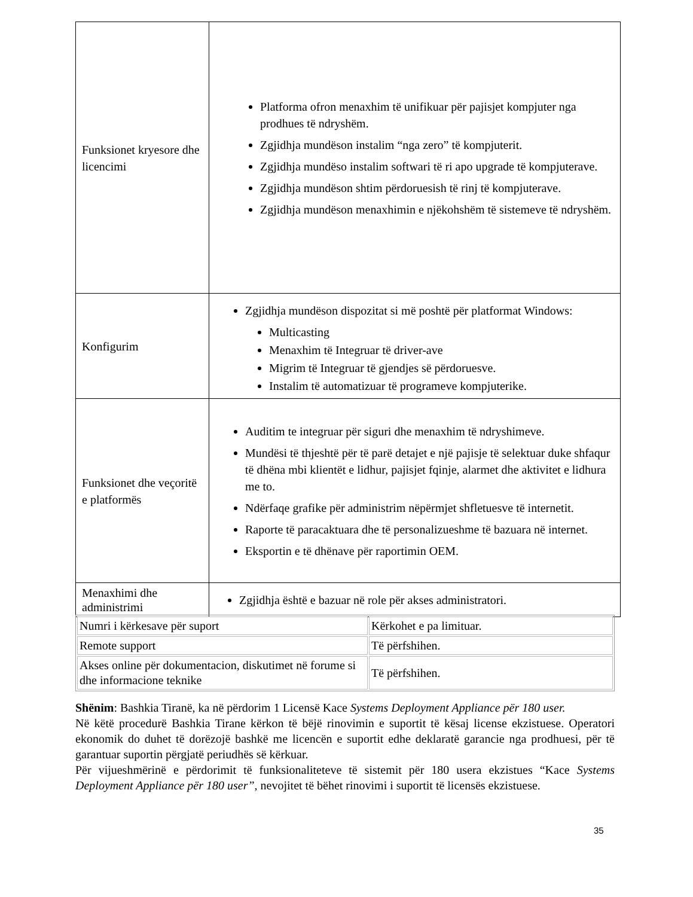| Funksionet kryesore dhe licencimi | Platforma ofron menaxhim të unifikuar për pajisjet kompjuter nga prodhues të ndryshëm. Zgjidhja mundëson instalim “nga zero” të kompjuterit. Zgjidhja mundëso instalim softwari të ri apo upgrade të kompjuterave. Zgjidhja mundëson shtim përdoruesish të rinj të kompjuterave. Zgjidhja mundëson menaxhimin e njëkohshëm të sistemeve të ndryshëm. |
| Konfigurim | Zgjidhja mundëson dispozitat si më poshtë për platformat Windows: Multicasting Menaxhim të Integruar të driver-ave Migrim të Integruar të gjendjes së përdoruesve. Instalim të automatizuar të programeve kompjuterike. |
| Funksionet dhe veçoritë e platformës | Auditim te integruar për siguri dhe menaxhim të ndryshimeve. Mundësi të thjeshtë për të parë detajet e një pajisje të selektuar duke shfaqur të dhëna mbi klientët e lidhur, pajisjet fqinje, alarmet dhe aktivitet e lidhura me to. Ndërfaqe grafike për administrim nëpërmjet shfletuesve të internetit. Raporte të paracaktuara dhe të personalizueshme të bazuara në internet. Eksportin e të dhënave për raportimin OEM. |
| Menaxhimi dhe administrimi | Zgjidhja është e bazuar në role për akses administratori. |
| Numri i kërkesave për suport | Kërkohet e pa limituar. |
| Remote support | Të përfshihen. |
| Akses online për dokumentacion, diskutimet në forume si dhe informacione teknike | Të përfshihen. |
Shënim: Bashkia Tiranë, ka në përdorim 1 Licensë Kace Systems Deployment Appliance për 180 user.
Në këtë procedurë Bashkia Tirane kërkon të bëjë rinovimin e suportit të kësaj license ekzistuese. Operatori ekonomik do duhet të dorëzojë bashkë me licencën e suportit edhe deklaratë garancie nga prodhuesi, për të garantuar suportin përgjatë periudhës së kërkuar.
Për vijueshmërinë e përdorimit të funksionaliteteve të sistemit për 180 usera ekzistues “Kace Systems Deployment Appliance për 180 user”, nevojitet të bëhet rinovimi i suportit të licensës ekzistuese.
35